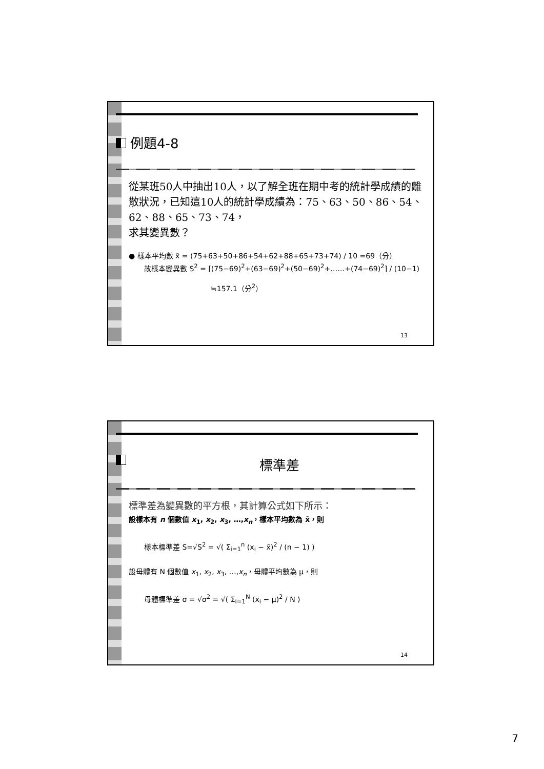例題4-8
從某班50人中抽出10人，以了解全班在期中考的統計學成績的離散狀況，已知這10人的統計學成績為：75、63、50、86、54、62、88、65、73、74，
求其變異數？
● 樣本平均數 x̄ = (75+63+50+86+54+62+88+65+73+74) / 10 =69（分）
故樣本變異數 S<sup>2</sup> = [(75−69)<sup>2</sup>+(63−69)<sup>2</sup>+(50−69)<sup>2</sup>+……+(74−69)<sup>2</sup>] / (10−1)
≒157.1（分<sup>2</sup>）
13
標準差
標準差為變異數的平方根，其計算公式如下所示：
設樣本有 n 個數值 x<sub>1</sub>, x<sub>2</sub>, x<sub>3</sub>, …,x<sub>n</sub>，樣本平均數為 x̄，則
樣本標準差 S=√S<sup>2</sup> = √( Σ<sub>i=1</sub><sup>n</sup> (x<sub>i</sub> − x̄)<sup>2</sup> / (n − 1) )
設母體有 N 個數值 x<sub>1</sub>, x<sub>2</sub>, x<sub>3</sub>, …,x<sub>n</sub>，母體平均數為 μ，則
母體標準差 σ = √σ<sup>2</sup> = √( Σ<sub>i=1</sub><sup>N</sup> (x<sub>i</sub> − μ)<sup>2</sup> / N )
14
7